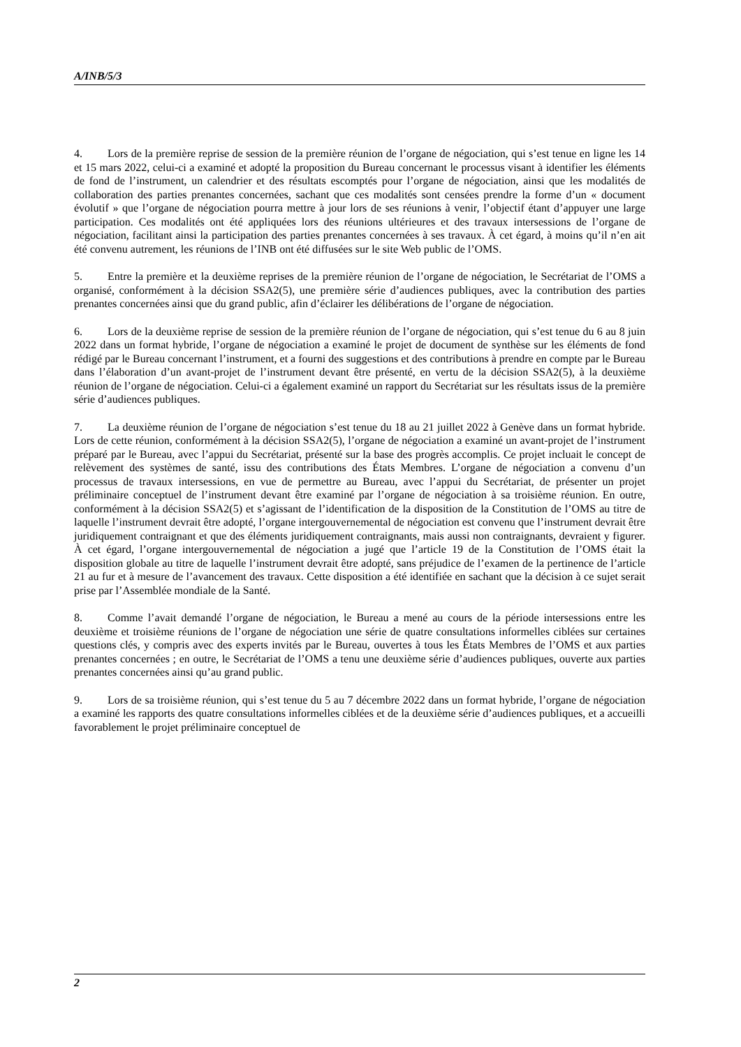A/INB/5/3
4. Lors de la première reprise de session de la première réunion de l’organe de négociation, qui s’est tenue en ligne les 14 et 15 mars 2022, celui-ci a examiné et adopté la proposition du Bureau concernant le processus visant à identifier les éléments de fond de l’instrument, un calendrier et des résultats escomptés pour l’organe de négociation, ainsi que les modalités de collaboration des parties prenantes concernées, sachant que ces modalités sont censées prendre la forme d’un « document évolutif » que l’organe de négociation pourra mettre à jour lors de ses réunions à venir, l’objectif étant d’appuyer une large participation. Ces modalités ont été appliquées lors des réunions ultérieures et des travaux intersessions de l’organe de négociation, facilitant ainsi la participation des parties prenantes concernées à ses travaux. À cet égard, à moins qu’il n’en ait été convenu autrement, les réunions de l’INB ont été diffusées sur le site Web public de l’OMS.
5. Entre la première et la deuxième reprises de la première réunion de l’organe de négociation, le Secrétariat de l’OMS a organisé, conformément à la décision SSA2(5), une première série d’audiences publiques, avec la contribution des parties prenantes concernées ainsi que du grand public, afin d’éclairer les délibérations de l’organe de négociation.
6. Lors de la deuxième reprise de session de la première réunion de l’organe de négociation, qui s’est tenue du 6 au 8 juin 2022 dans un format hybride, l’organe de négociation a examiné le projet de document de synthèse sur les éléments de fond rédigé par le Bureau concernant l’instrument, et a fourni des suggestions et des contributions à prendre en compte par le Bureau dans l’élaboration d’un avant-projet de l’instrument devant être présenté, en vertu de la décision SSA2(5), à la deuxième réunion de l’organe de négociation. Celui-ci a également examiné un rapport du Secrétariat sur les résultats issus de la première série d’audiences publiques.
7. La deuxième réunion de l’organe de négociation s’est tenue du 18 au 21 juillet 2022 à Genève dans un format hybride. Lors de cette réunion, conformément à la décision SSA2(5), l’organe de négociation a examiné un avant-projet de l’instrument préparé par le Bureau, avec l’appui du Secrétariat, présenté sur la base des progrès accomplis. Ce projet incluait le concept de relèvement des systèmes de santé, issu des contributions des États Membres. L’organe de négociation a convenu d’un processus de travaux intersessions, en vue de permettre au Bureau, avec l’appui du Secrétariat, de présenter un projet préliminaire conceptuel de l’instrument devant être examiné par l’organe de négociation à sa troisième réunion. En outre, conformément à la décision SSA2(5) et s’agissant de l’identification de la disposition de la Constitution de l’OMS au titre de laquelle l’instrument devrait être adopté, l’organe intergouvernemental de négociation est convenu que l’instrument devrait être juridiquement contraignant et que des éléments juridiquement contraignants, mais aussi non contraignants, devraient y figurer. À cet égard, l’organe intergouvernemental de négociation a jugé que l’article 19 de la Constitution de l’OMS était la disposition globale au titre de laquelle l’instrument devrait être adopté, sans préjudice de l’examen de la pertinence de l’article 21 au fur et à mesure de l’avancement des travaux. Cette disposition a été identifiée en sachant que la décision à ce sujet serait prise par l’Assemblée mondiale de la Santé.
8. Comme l’avait demandé l’organe de négociation, le Bureau a mené au cours de la période intersessions entre les deuxième et troisième réunions de l’organe de négociation une série de quatre consultations informelles ciblées sur certaines questions clés, y compris avec des experts invités par le Bureau, ouvertes à tous les États Membres de l’OMS et aux parties prenantes concernées ; en outre, le Secrétariat de l’OMS a tenu une deuxième série d’audiences publiques, ouverte aux parties prenantes concernées ainsi qu’au grand public.
9. Lors de sa troisième réunion, qui s’est tenue du 5 au 7 décembre 2022 dans un format hybride, l’organe de négociation a examiné les rapports des quatre consultations informelles ciblées et de la deuxième série d’audiences publiques, et a accueilli favorablement le projet préliminaire conceptuel de
2